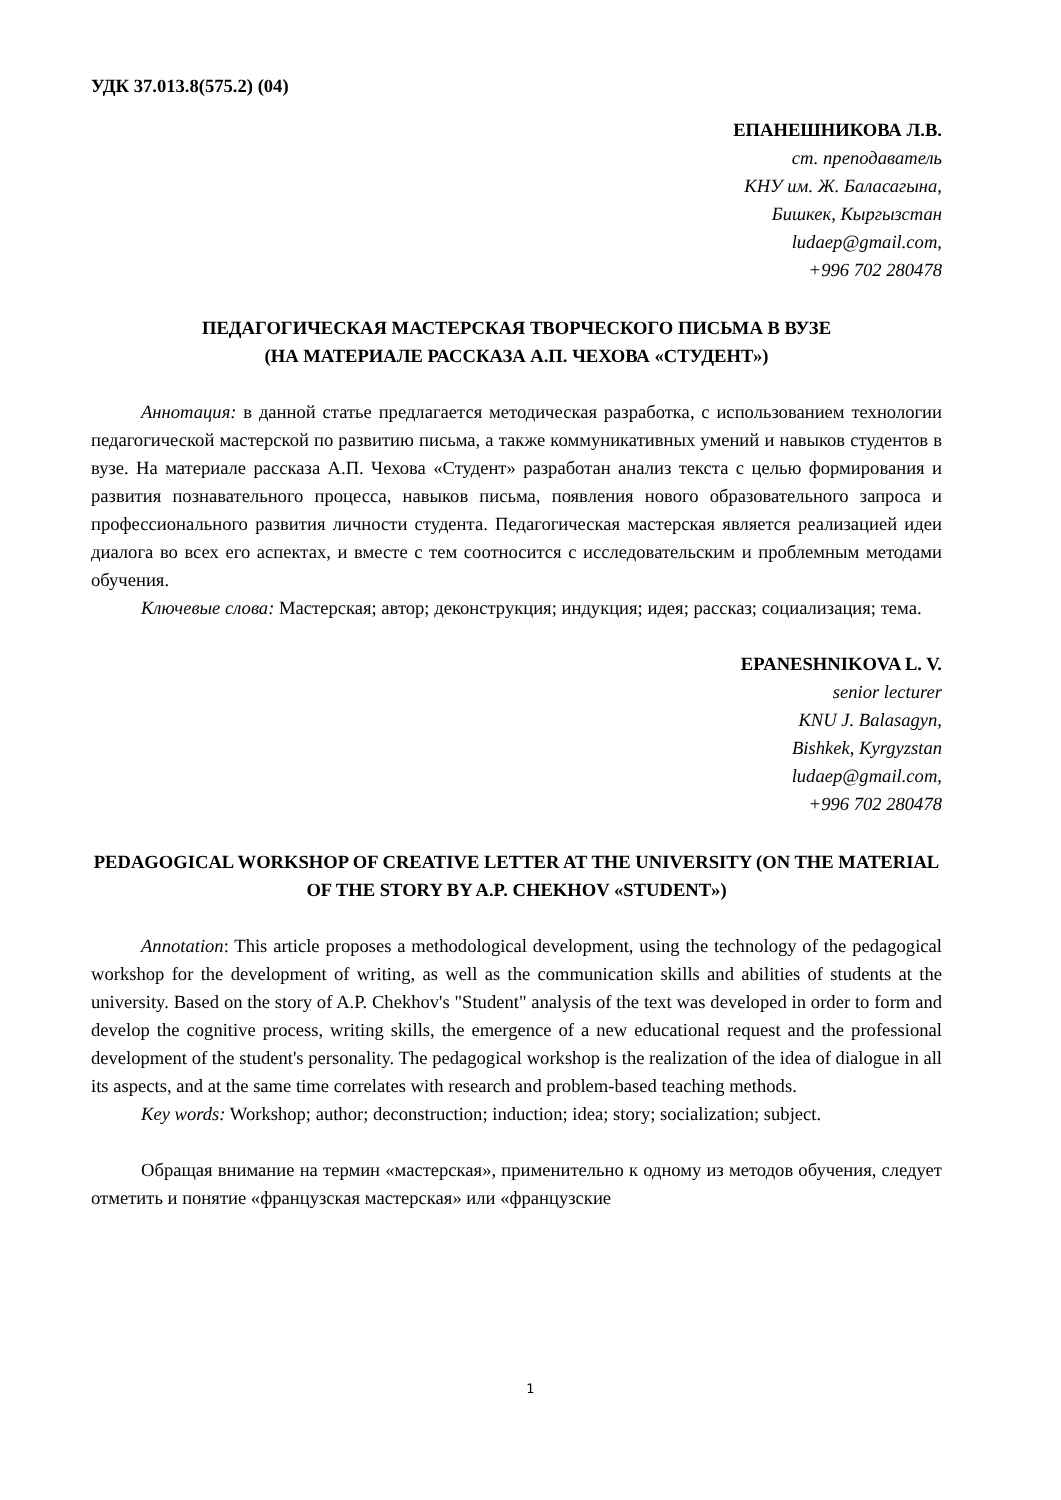УДК 37.013.8(575.2) (04)
ЕПАНЕШНИКОВА Л.В.
ст. преподаватель
КНУ им. Ж. Баласагына,
Бишкек, Кыргызстан
ludaep@gmail.com,
+996 702 280478
ПЕДАГОГИЧЕСКАЯ МАСТЕРСКАЯ ТВОРЧЕСКОГО ПИСЬМА В ВУЗЕ
(НА МАТЕРИАЛЕ РАССКАЗА А.П. ЧЕХОВА «СТУДЕНТ»)
Аннотация: в данной статье предлагается методическая разработка, с использованием технологии педагогической мастерской по развитию письма, а также коммуникативных умений и навыков студентов в вузе. На материале рассказа А.П. Чехова «Студент» разработан анализ текста с целью формирования и развития познавательного процесса, навыков письма, появления нового образовательного запроса и профессионального развития личности студента. Педагогическая мастерская является реализацией идеи диалога во всех его аспектах, и вместе с тем соотносится с исследовательским и проблемным методами обучения.
Ключевые слова: Мастерская; автор; деконструкция; индукция; идея; рассказ; социализация; тема.
EPANESHNIKOVA L. V.
senior lecturer
KNU J. Balasagyn,
Bishkek, Kyrgyzstan
ludaep@gmail.com,
+996 702 280478
PEDAGOGICAL WORKSHOP OF CREATIVE LETTER AT THE UNIVERSITY (ON THE MATERIAL OF THE STORY BY A.P. CHEKHOV «STUDENT»)
Annotation: This article proposes a methodological development, using the technology of the pedagogical workshop for the development of writing, as well as the communication skills and abilities of students at the university. Based on the story of A.P. Chekhov's "Student" analysis of the text was developed in order to form and develop the cognitive process, writing skills, the emergence of a new educational request and the professional development of the student's personality. The pedagogical workshop is the realization of the idea of dialogue in all its aspects, and at the same time correlates with research and problem-based teaching methods.
Key words: Workshop; author; deconstruction; induction; idea; story; socialization; subject.
Обращая внимание на термин «мастерская», применительно к одному из методов обучения, следует отметить и понятие «французская мастерская» или «французские
1